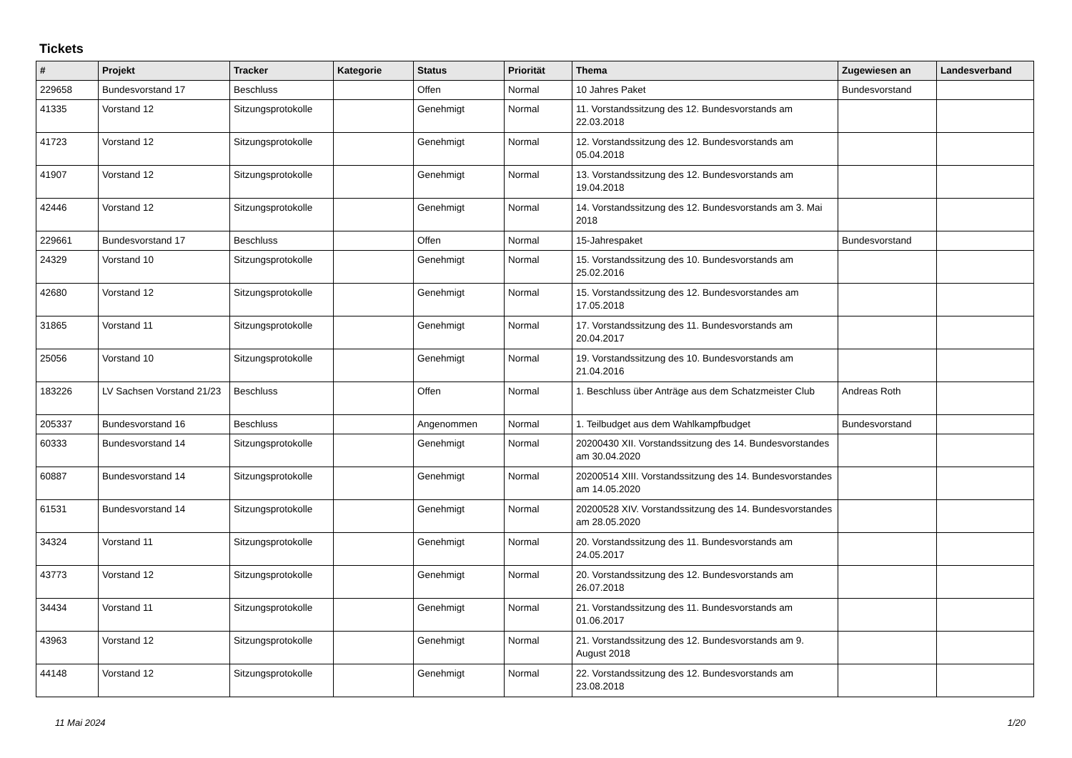Tickets
| # | Projekt | Tracker | Kategorie | Status | Priorität | Thema | Zugewiesen an | Landesverband |
| --- | --- | --- | --- | --- | --- | --- | --- | --- |
| 229658 | Bundesvorstand 17 | Beschluss | | Offen | Normal | 10 Jahres Paket | Bundesvorstand | |
| 41335 | Vorstand 12 | Sitzungsprotokolle | | Genehmigt | Normal | 11. Vorstandssitzung des 12. Bundesvorstands am 22.03.2018 | | |
| 41723 | Vorstand 12 | Sitzungsprotokolle | | Genehmigt | Normal | 12. Vorstandssitzung des 12. Bundesvorstands am 05.04.2018 | | |
| 41907 | Vorstand 12 | Sitzungsprotokolle | | Genehmigt | Normal | 13. Vorstandssitzung des 12. Bundesvorstands am 19.04.2018 | | |
| 42446 | Vorstand 12 | Sitzungsprotokolle | | Genehmigt | Normal | 14. Vorstandssitzung des 12. Bundesvorstands am 3. Mai 2018 | | |
| 229661 | Bundesvorstand 17 | Beschluss | | Offen | Normal | 15-Jahrespaket | Bundesvorstand | |
| 24329 | Vorstand 10 | Sitzungsprotokolle | | Genehmigt | Normal | 15. Vorstandssitzung des 10. Bundesvorstands am 25.02.2016 | | |
| 42680 | Vorstand 12 | Sitzungsprotokolle | | Genehmigt | Normal | 15. Vorstandssitzung des 12. Bundesvorstandes am 17.05.2018 | | |
| 31865 | Vorstand 11 | Sitzungsprotokolle | | Genehmigt | Normal | 17. Vorstandssitzung des 11. Bundesvorstands am 20.04.2017 | | |
| 25056 | Vorstand 10 | Sitzungsprotokolle | | Genehmigt | Normal | 19. Vorstandssitzung des 10. Bundesvorstands am 21.04.2016 | | |
| 183226 | LV Sachsen Vorstand 21/23 | Beschluss | | Offen | Normal | 1. Beschluss über Anträge aus dem Schatzmeister Club | Andreas Roth | |
| 205337 | Bundesvorstand 16 | Beschluss | | Angenommen | Normal | 1. Teilbudget aus dem Wahlkampfbudget | Bundesvorstand | |
| 60333 | Bundesvorstand 14 | Sitzungsprotokolle | | Genehmigt | Normal | 20200430 XII. Vorstandssitzung des 14. Bundesvorstandes am 30.04.2020 | | |
| 60887 | Bundesvorstand 14 | Sitzungsprotokolle | | Genehmigt | Normal | 20200514 XIII. Vorstandssitzung des 14. Bundesvorstandes am 14.05.2020 | | |
| 61531 | Bundesvorstand 14 | Sitzungsprotokolle | | Genehmigt | Normal | 20200528 XIV. Vorstandssitzung des 14. Bundesvorstandes am 28.05.2020 | | |
| 34324 | Vorstand 11 | Sitzungsprotokolle | | Genehmigt | Normal | 20. Vorstandssitzung des 11. Bundesvorstands am 24.05.2017 | | |
| 43773 | Vorstand 12 | Sitzungsprotokolle | | Genehmigt | Normal | 20. Vorstandssitzung des 12. Bundesvorstands am 26.07.2018 | | |
| 34434 | Vorstand 11 | Sitzungsprotokolle | | Genehmigt | Normal | 21. Vorstandssitzung des 11. Bundesvorstands am 01.06.2017 | | |
| 43963 | Vorstand 12 | Sitzungsprotokolle | | Genehmigt | Normal | 21. Vorstandssitzung des 12. Bundesvorstands am 9. August 2018 | | |
| 44148 | Vorstand 12 | Sitzungsprotokolle | | Genehmigt | Normal | 22. Vorstandssitzung des 12. Bundesvorstands am 23.08.2018 | | |
11 Mai 2024 1/20